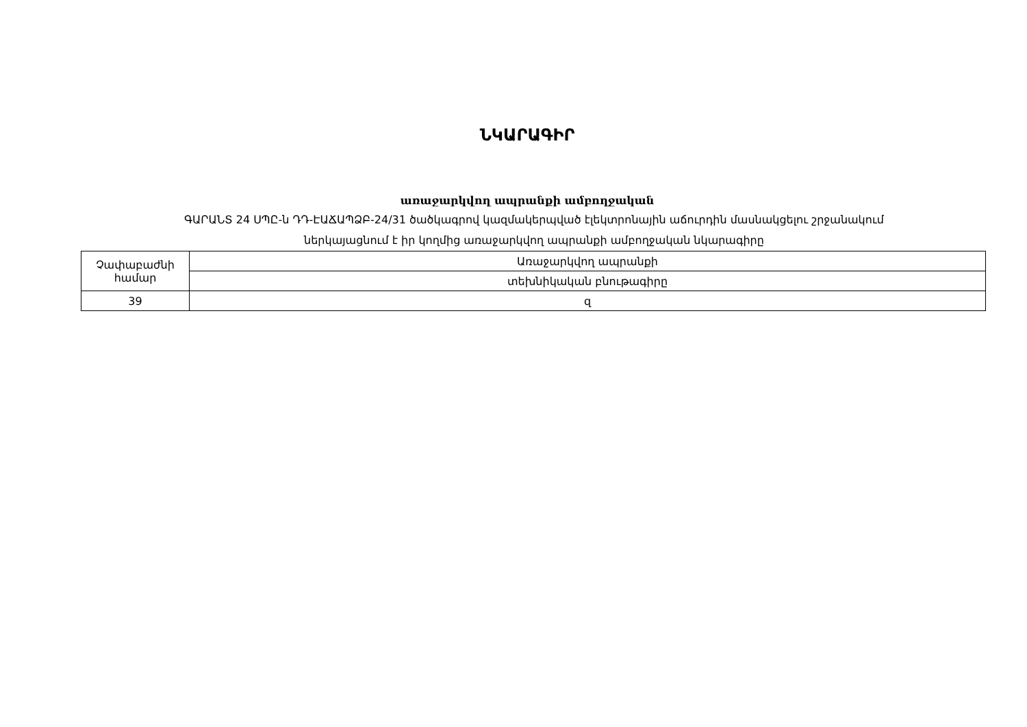ՆԿԱՐԱԳԻՐ
առաջարկվող ապրանքի ամբողջական
ԳԱՐԱՆՏ 24 ՍՊԸ-ն ԴԴ-ԷԱՃԱՊՁԲ-24/31 ծածկագրով կազմակերպված էլեկտրոնային աճուրդին մասնակցելու շրջանակում
ներկայացնում է իր կողմից առաջարկվող ապրանքի ամբողջական նկարագիրը
| Չափաբաժնի համար | Առաջարկվող ապրանքի |
| | տեխնիկական բնութագիրը |
| 39 | զ |